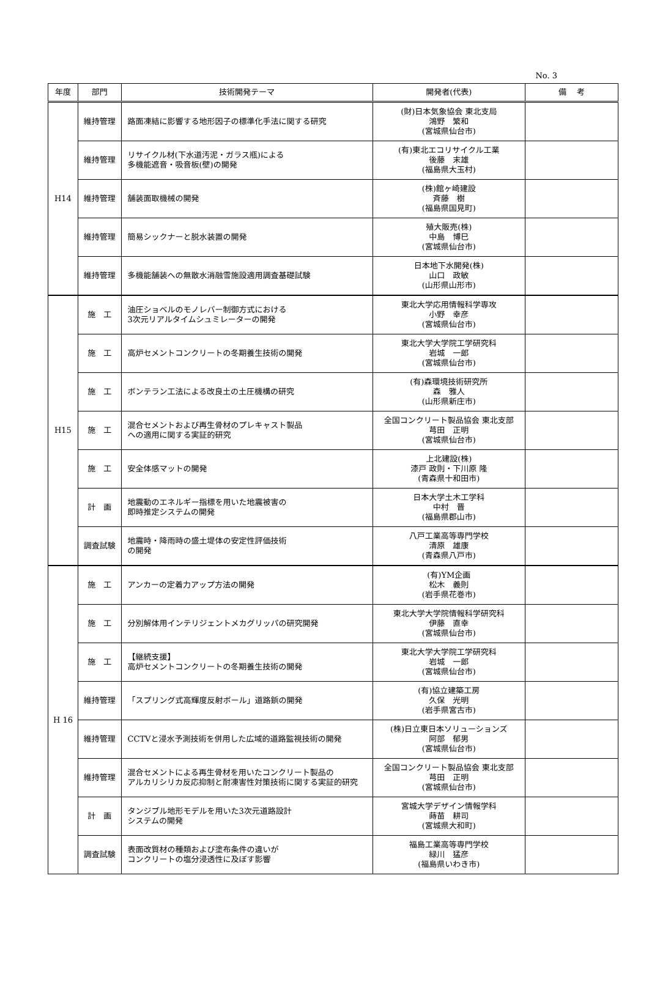No. 3
| 年度 | 部門 | 技術開発テーマ | 開発者(代表) | 備 考 |
| --- | --- | --- | --- | --- |
| H14 | 維持管理 | 路面凍結に影響する地形因子の標準化手法に関する研究 | (財)日本気象協会 東北支局 鴻野 繁和 (宮城県仙台市) | |
| | 維持管理 | リサイクル材(下水道汚泥・ガラス瓶)による 多機能遮音・吸音板(壁)の開発 | (有)東北エコリサイクル工業 後藤 末雄 (福島県大玉村) | |
| | 維持管理 | 舗装面取機械の開発 | (株)館ヶ崎建設 斉藤 樹 (福島県国見町) | |
| | 維持管理 | 簡易シックナーと脱水装置の開発 | 殖大販売(株) 中島 博巳 (宮城県仙台市) | |
| | 維持管理 | 多機能舗装への無散水消融雪施設適用調査基礎試験 | 日本地下水開発(株) 山口 政敏 (山形県山形市) | |
| H15 | 施 工 | 油圧ショベルのモノレバー制御方式における 3次元リアルタイムシュミレーターの開発 | 東北大学応用情報科学専攻 小野 幸彦 (宮城県仙台市) | |
| | 施 工 | 高炉セメントコンクリートの冬期養生技術の開発 | 東北大学大学院工学研究科 岩城 一郎 (宮城県仙台市) | |
| | 施 工 | ボンテラン工法による改良土の土圧機構の研究 | (有)森環境技術研究所 森 雅人 (山形県新庄市) | |
| | 施 工 | 混合セメントおよび再生骨材のプレキャスト製品 への適用に関する実証的研究 | 全国コンクリート製品協会 東北支部 芎田 正明 (宮城県仙台市) | |
| | 施 工 | 安全体感マットの開発 | 上北建設(株) 漆戸 政則・下川原 隆 (青森県十和田市) | |
| | 計 画 | 地震動のエネルギー指標を用いた地震被害の 即時推定システムの開発 | 日本大学土木工学科 中村 晋 (福島県郡山市) | |
| | 調査試験 | 地震時・降雨時の盛土堤体の安定性評価技術 の開発 | 八戸工業高等専門学校 清原 雄康 (青森県八戸市) | |
| H 16 | 施 工 | アンカーの定着力アップ方法の開発 | (有)YM企画 松木 義則 (岩手県花巻市) | |
| | 施 工 | 分別解体用インテリジェントメカグリッパの研究開発 | 東北大学大学院情報科学研究科 伊藤 直幸 (宮城県仙台市) | |
| | 施 工 | 【継続支援】 高炉セメントコンクリートの冬期養生技術の開発 | 東北大学大学院工学研究科 岩城 一郎 (宮城県仙台市) | |
| | 維持管理 | 「スプリング式高輝度反射ボール」道路鋲の開発 | (有)協立建築工房 久保 光明 (岩手県宮古市) | |
| | 維持管理 | CCTVと浸水予測技術を併用した広域的道路監視技術の開発 | (株)日立東日本ソリューションズ 阿部 郁男 (宮城県仙台市) | |
| | 維持管理 | 混合セメントによる再生骨材を用いたコンクリート製品の アルカリシリカ反応抑制と耐凍害性対策技術に関する実証的研究 | 全国コンクリート製品協会 東北支部 芎田 正明 (宮城県仙台市) | |
| | 計 画 | タンジブル地形モデルを用いた3次元道路設計 システムの開発 | 宮城大学デザイン情報学科 蒔苗 耕司 (宮城県大和町) | |
| | 調査試験 | 表面改質材の種類および塗布条件の違いが コンクリートの塩分浸透性に及ぼす影響 | 福島工業高等専門学校 緑川 猛彦 (福島県いわき市) | |